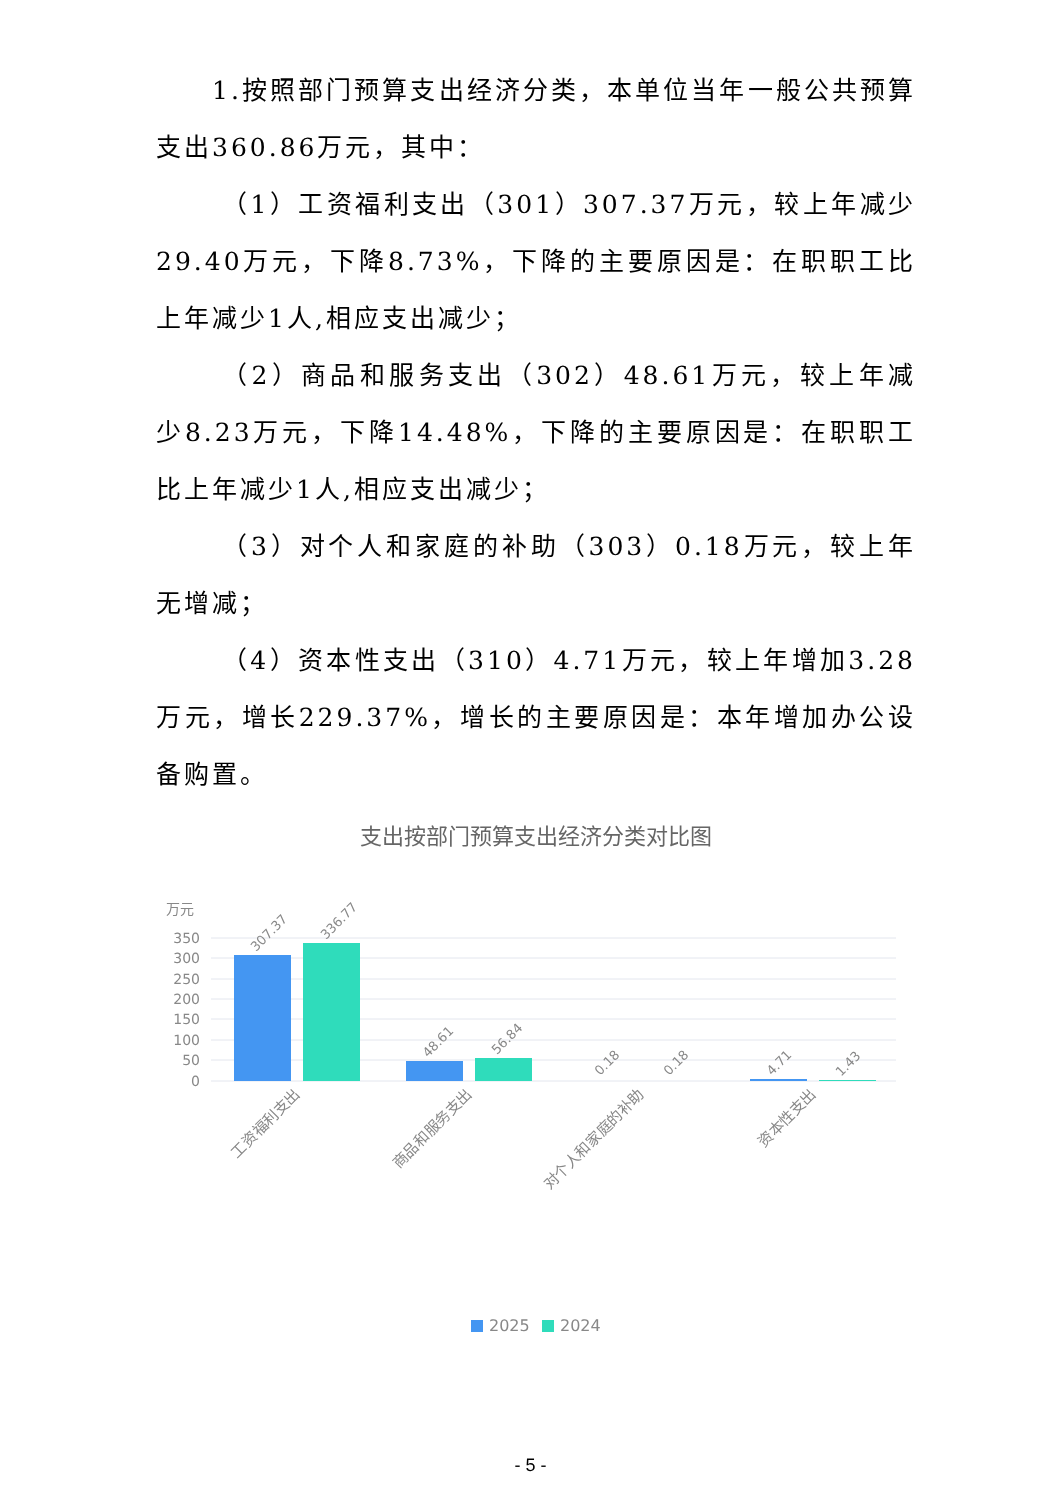1.按照部门预算支出经济分类，本单位当年一般公共预算支出360.86万元，其中：
（1）工资福利支出（301）307.37万元，较上年减少29.40万元，下降8.73%，下降的主要原因是：在职职工比上年减少1人,相应支出减少；
（2）商品和服务支出（302）48.61万元，较上年减少8.23万元，下降14.48%，下降的主要原因是：在职职工比上年减少1人,相应支出减少；
（3）对个人和家庭的补助（303）0.18万元，较上年无增减；
（4）资本性支出（310）4.71万元，较上年增加3.28万元，增长229.37%，增长的主要原因是：本年增加办公设备购置。
支出按部门预算支出经济分类对比图
万元
350
300
250
200
150
100
50
0
307.37
336.77
48.61
56.84
0.18
0.18
4.71
1.43
工资福利支出
商品和服务支出
对个人和家庭的补助
资本性支出
2025
2024
- 5 -